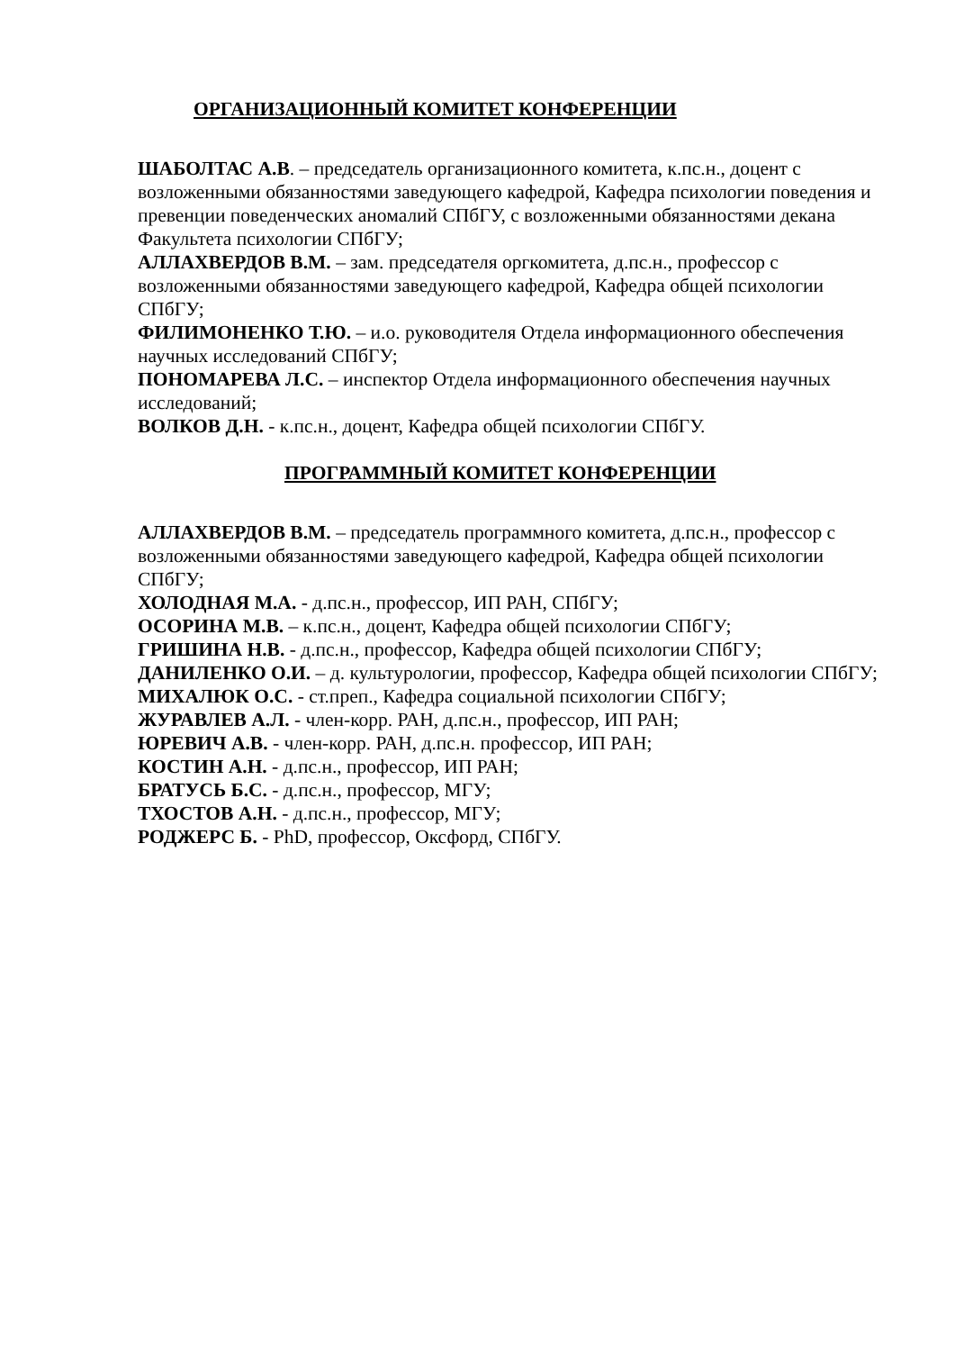ОРГАНИЗАЦИОННЫЙ КОМИТЕТ КОНФЕРЕНЦИИ
ШАБОЛТАС А.В. – председатель организационного комитета, к.пс.н., доцент с возложенными обязанностями заведующего кафедрой, Кафедра психологии поведения и превенции поведенческих аномалий СПбГУ, с возложенными обязанностями декана Факультета психологии СПбГУ;
АЛЛАХВЕРДОВ В.М. – зам. председателя оргкомитета, д.пс.н., профессор с возложенными обязанностями заведующего кафедрой, Кафедра общей психологии СПбГУ;
ФИЛИМОНЕНКО Т.Ю. – и.о. руководителя Отдела информационного обеспечения научных исследований СПбГУ;
ПОНОМАРЕВА Л.С. – инспектор Отдела информационного обеспечения научных исследований;
ВОЛКОВ Д.Н. - к.пс.н., доцент, Кафедра общей психологии СПбГУ.
ПРОГРАММНЫЙ КОМИТЕТ КОНФЕРЕНЦИИ
АЛЛАХВЕРДОВ В.М. – председатель программного комитета, д.пс.н., профессор с возложенными обязанностями заведующего кафедрой, Кафедра общей психологии СПбГУ;
ХОЛОДНАЯ М.А. - д.пс.н., профессор, ИП РАН, СПбГУ;
ОСОРИНА М.В. – к.пс.н., доцент, Кафедра общей психологии СПбГУ;
ГРИШИНА Н.В. - д.пс.н., профессор, Кафедра общей психологии СПбГУ;
ДАНИЛЕНКО О.И. – д. культурологии, профессор, Кафедра общей психологии СПбГУ;
МИХАЛЮК О.С. - ст.преп., Кафедра социальной психологии СПбГУ;
ЖУРАВЛЕВ А.Л. - член-корр. РАН, д.пс.н., профессор, ИП РАН;
ЮРЕВИЧ А.В. - член-корр. РАН, д.пс.н. профессор, ИП РАН;
КОСТИН А.Н. - д.пс.н., профессор, ИП РАН;
БРАТУСЬ Б.С. - д.пс.н., профессор, МГУ;
ТХОСТОВ А.Н. - д.пс.н., профессор, МГУ;
РОДЖЕРС Б. - PhD, профессор, Оксфорд, СПбГУ.